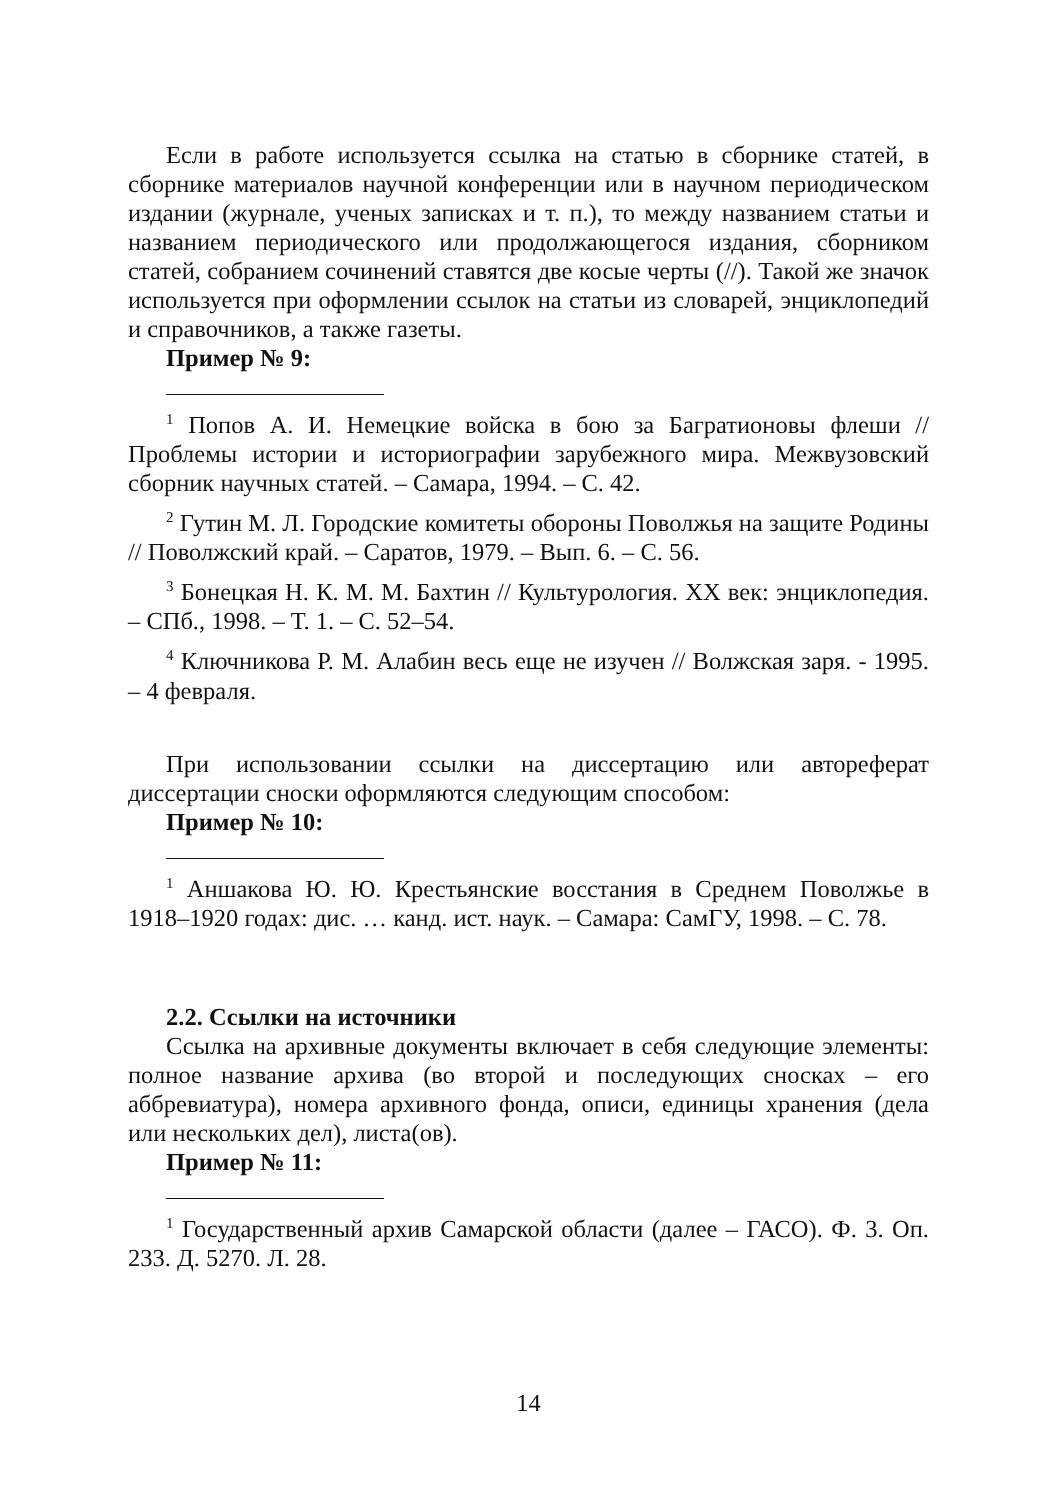Если в работе используется ссылка на статью в сборнике статей, в сборнике материалов научной конференции или в научном периодическом издании (журнале, ученых записках и т. п.), то между названием статьи и названием периодического или продолжающегося издания, сборником статей, собранием сочинений ставятся две косые черты (//). Такой же значок используется при оформлении ссылок на статьи из словарей, энциклопедий и справочников, а также газеты.
Пример № 9:
<sup>1</sup> Попов А. И. Немецкие войска в бою за Багратионовы флеши // Проблемы истории и историографии зарубежного мира. Межвузовский сборник научных статей. – Самара, 1994. – С. 42.
<sup>2</sup> Гутин М. Л. Городские комитеты обороны Поволжья на защите Родины // Поволжский край. – Саратов, 1979. – Вып. 6. – С. 56.
<sup>3</sup> Бонецкая Н. К. М. М. Бахтин // Культурология. XX век: энциклопедия. – СПб., 1998. – Т. 1. – С. 52–54.
<sup>4</sup> Ключникова Р. М. Алабин весь еще не изучен // Волжская заря. - 1995. – 4 февраля.
При использовании ссылки на диссертацию или автореферат диссертации сноски оформляются следующим способом:
Пример № 10:
<sup>1</sup> Аншакова Ю. Ю. Крестьянские восстания в Среднем Поволжье в 1918–1920 годах: дис. … канд. ист. наук. – Самара: СамГУ, 1998. – С. 78.
2.2. Ссылки на источники
Ссылка на архивные документы включает в себя следующие элементы: полное название архива (во второй и последующих сносках – его аббревиатура), номера архивного фонда, описи, единицы хранения (дела или нескольких дел), листа(ов).
Пример № 11:
<sup>1</sup> Государственный архив Самарской области (далее – ГАСО). Ф. 3. Оп. 233. Д. 5270. Л. 28.
14